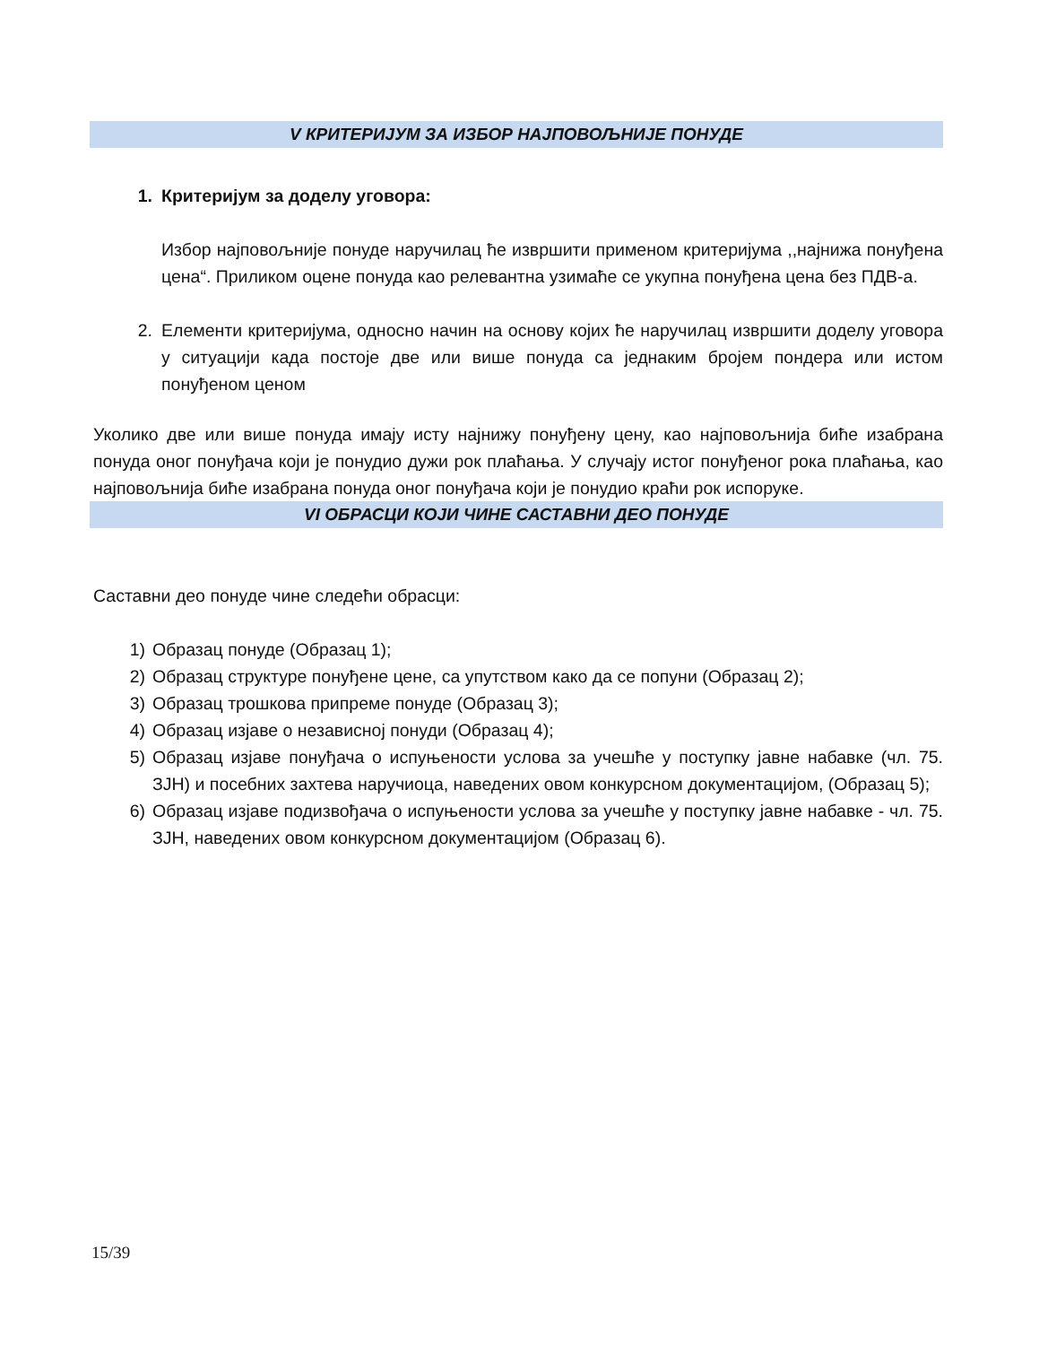V КРИТЕРИЈУМ ЗА ИЗБОР НАЈПОВОЉНИЈЕ ПОНУДЕ
1. Критеријум за доделу уговора:
Избор најповољније понуде наручилац ће извршити применом критеријума ,,најнижа понуђена цена“. Приликом оцене понуда као релевантна узимаће се укупна понуђена цена без ПДВ-а.
2. Елементи критеријума, односно начин на основу којих ће наручилац извршити доделу уговора у ситуацији када постоје две или више понуда са једнаким бројем пондера или истом понуђеном ценом
Уколико две или више понуда имају исту најнижу понуђену цену, као најповољнија биће изабрана понуда оног понуђача који је понудио дужи рок плаћања. У случају истог понуђеног рока плаћања, као најповољнија биће изабрана понуда оног понуђача који је понудио краћи рок испоруке.
VI ОБРАСЦИ КОЈИ ЧИНЕ САСТАВНИ ДЕО ПОНУДЕ
Саставни део понуде чине следећи обрасци:
1) Образац понуде (Образац 1);
2) Образац структуре понуђене цене, са упутством како да се попуни (Образац 2);
3) Образац трошкова припреме понуде (Образац 3);
4) Образац изјаве о независној понуди (Образац 4);
5) Образац изјаве понуђача о испуњености услова за учешће у поступку јавне набавке (чл. 75. ЗЈН) и посебних захтева наручиоца, наведених овом конкурсном документацијом, (Образац 5);
6) Образац изјаве подизвођача о испуњености услова за учешће у поступку јавне набавке - чл. 75. ЗЈН, наведених овом конкурсном документацијом (Образац 6).
15/39